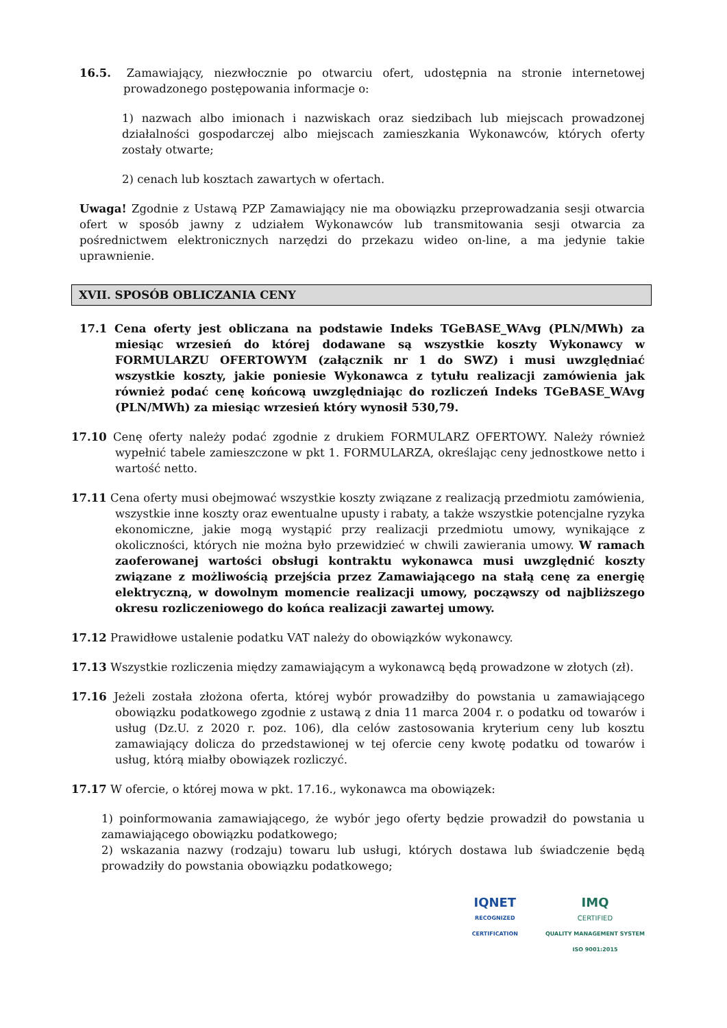16.5. Zamawiający, niezwłocznie po otwarciu ofert, udostępnia na stronie internetowej prowadzonego postępowania informacje o:
1) nazwach albo imionach i nazwiskach oraz siedzibach lub miejscach prowadzonej działalności gospodarczej albo miejscach zamieszkania Wykonawców, których oferty zostały otwarte;
2) cenach lub kosztach zawartych w ofertach.
Uwaga! Zgodnie z Ustawą PZP Zamawiający nie ma obowiązku przeprowadzania sesji otwarcia ofert w sposób jawny z udziałem Wykonawców lub transmitowania sesji otwarcia za pośrednictwem elektronicznych narzędzi do przekazu wideo on-line, a ma jedynie takie uprawnienie.
XVII. SPOSÓB OBLICZANIA CENY
17.1 Cena oferty jest obliczana na podstawie Indeks TGeBASE_WAvg (PLN/MWh) za miesiąc wrzesień do której dodawane są wszystkie koszty Wykonawcy w FORMULARZU OFERTOWYM (załącznik nr 1 do SWZ) i musi uwzględniać wszystkie koszty, jakie poniesie Wykonawca z tytułu realizacji zamówienia jak również podać cenę końcową uwzględniając do rozliczeń Indeks TGeBASE_WAvg (PLN/MWh) za miesiąc wrzesień który wynosił 530,79.
17.10 Cenę oferty należy podać zgodnie z drukiem FORMULARZ OFERTOWY. Należy również wypełnić tabele zamieszczone w pkt 1. FORMULARZA, określając ceny jednostkowe netto i wartość netto.
17.11 Cena oferty musi obejmować wszystkie koszty związane z realizacją przedmiotu zamówienia, wszystkie inne koszty oraz ewentualne upusty i rabaty, a także wszystkie potencjalne ryzyka ekonomiczne, jakie mogą wystąpić przy realizacji przedmiotu umowy, wynikające z okoliczności, których nie można było przewidzieć w chwili zawierania umowy. W ramach zaoferowanej wartości obsługi kontraktu wykonawca musi uwzględnić koszty związane z możliwością przejścia przez Zamawiającego na stałą cenę za energię elektryczną, w dowolnym momencie realizacji umowy, począwszy od najbliższego okresu rozliczeniowego do końca realizacji zawartej umowy.
17.12 Prawidłowe ustalenie podatku VAT należy do obowiązków wykonawcy.
17.13 Wszystkie rozliczenia między zamawiającym a wykonawcą będą prowadzone w złotych (zł).
17.16 Jeżeli została złożona oferta, której wybór prowadziłby do powstania u zamawiającego obowiązku podatkowego zgodnie z ustawą z dnia 11 marca 2004 r. o podatku od towarów i usług (Dz.U. z 2020 r. poz. 106), dla celów zastosowania kryterium ceny lub kosztu zamawiający dolicza do przedstawionej w tej ofercie ceny kwotę podatku od towarów i usług, którą miałby obowiązek rozliczyć.
17.17 W ofercie, o której mowa w pkt. 17.16., wykonawca ma obowiązek:
1) poinformowania zamawiającego, że wybór jego oferty będzie prowadził do powstania u zamawiającego obowiązku podatkowego;
2) wskazania nazwy (rodzaju) towaru lub usługi, których dostawa lub świadczenie będą prowadziły do powstania obowiązku podatkowego;
IQNET
RECOGNIZED
CERTIFICATION
IMQ
CERTIFIED
QUALITY MANAGEMENT SYSTEM
ISO 9001:2015